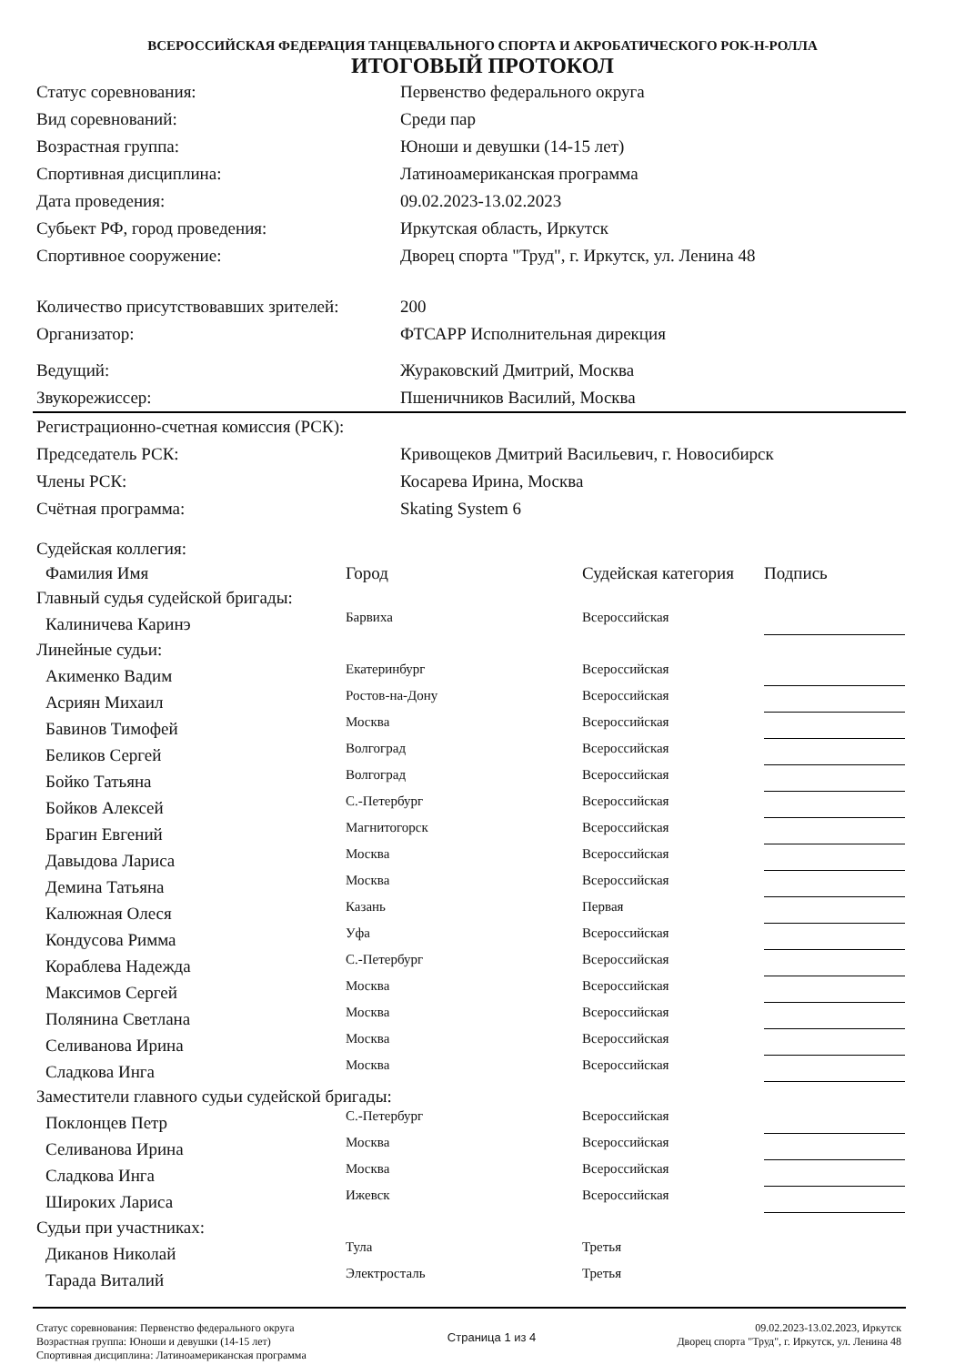ВСЕРОССИЙСКАЯ ФЕДЕРАЦИЯ ТАНЦЕВАЛЬНОГО СПОРТА И АКРОБАТИЧЕСКОГО РОК-Н-РОЛЛА
ИТОГОВЫЙ ПРОТОКОЛ
| Статус соревнования: | Первенство федерального округа |
| Вид соревнований: | Среди пар |
| Возрастная группа: | Юноши и девушки (14-15 лет) |
| Спортивная дисциплина: | Латиноамериканская программа |
| Дата проведения: | 09.02.2023-13.02.2023 |
| Субьект РФ, город проведения: | Иркутская область, Иркутск |
| Спортивное сооружение: | Дворец спорта "Труд", г. Иркутск, ул. Ленина 48 |
| Количество присутствовавших зрителей: | 200 |
| Организатор: | ФТСАРР Исполнительная дирекция |
| Ведущий: | Жураковский Дмитрий, Москва |
| Звукорежиссер: | Пшеничников Василий, Москва |
| Регистрационно-счетная комиссия (РСК): | |
| Председатель РСК: | Кривощеков Дмитрий Васильевич, г. Новосибирск |
| Члены РСК: | Косарева Ирина, Москва |
| Счётная программа: | Skating System 6 |
| Судейская коллегия: | | | |
| Фамилия Имя | Город | Судейская категория | Подпись |
| Главный судья судейской бригады: | | | |
| Калиничева Каринэ | Барвиха | Всероссийская | |
| Линейные судьи: | | | |
| Акименко Вадим | Екатеринбург | Всероссийская | |
| Асриян Михаил | Ростов-на-Дону | Всероссийская | |
| Бавинов Тимофей | Москва | Всероссийская | |
| Беликов Сергей | Волгоград | Всероссийская | |
| Бойко Татьяна | Волгоград | Всероссийская | |
| Бойков Алексей | С.-Петербург | Всероссийская | |
| Брагин Евгений | Магнитогорск | Всероссийская | |
| Давыдова Лариса | Москва | Всероссийская | |
| Демина Татьяна | Москва | Всероссийская | |
| Калюжная Олеся | Казань | Первая | |
| Кондусова Римма | Уфа | Всероссийская | |
| Кораблева Надежда | С.-Петербург | Всероссийская | |
| Максимов Сергей | Москва | Всероссийская | |
| Полянина Светлана | Москва | Всероссийская | |
| Селиванова Ирина | Москва | Всероссийская | |
| Сладкова Инга | Москва | Всероссийская | |
| Заместители главного судьи судейской бригады: | | | |
| Поклонцев Петр | С.-Петербург | Всероссийская | |
| Селиванова Ирина | Москва | Всероссийская | |
| Сладкова Инга | Москва | Всероссийская | |
| Широких Лариса | Ижевск | Всероссийская | |
| Судьи при участниках: | | | |
| Диканов Николай | Тула | Третья | |
| Тарада Виталий | Электросталь | Третья | |
Статус соревнования: Первенство федерального округа
Возрастная группа: Юноши и девушки (14-15 лет)
Спортивная дисциплина: Латиноамериканская программа
Страница 1 из 4
09.02.2023-13.02.2023, Иркутск
Дворец спорта "Труд", г. Иркутск, ул. Ленина 48